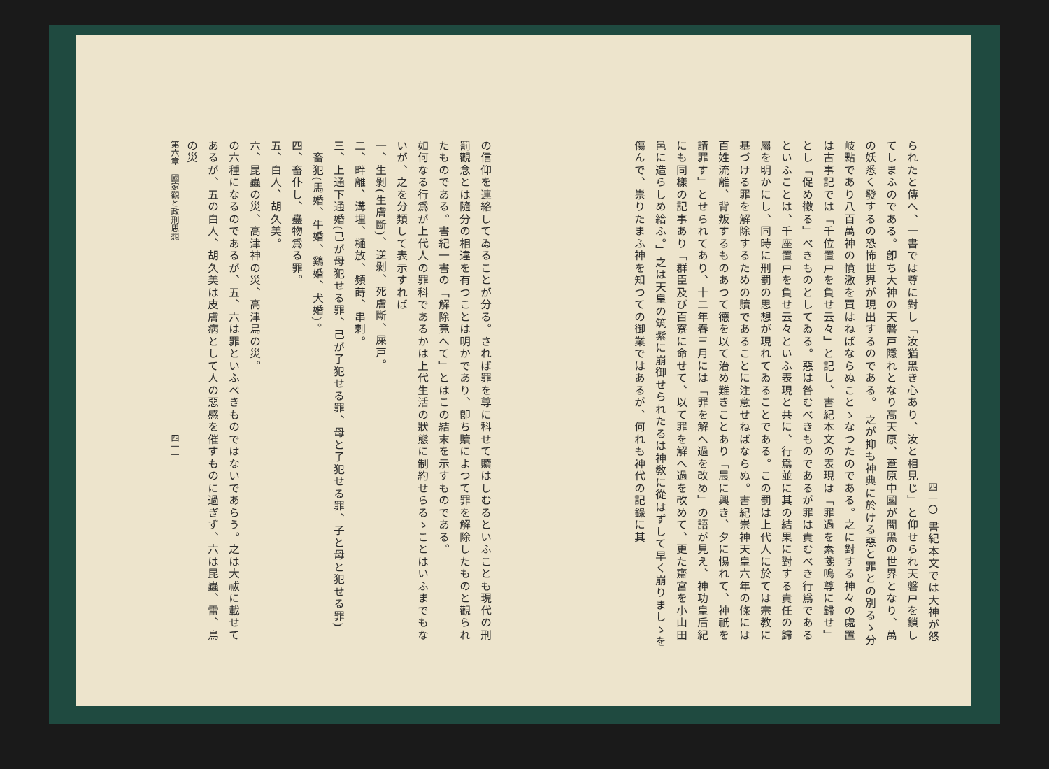四一〇 書紀本文では大神が怒られたと傳へ、一書では尊に對し「汝猶黑き心あり、汝と相見じ」と仰せられ天磐戸を鎖してしまふのである。卽ち大神の天磐戸隱れとなり高天原、葦原中國が闇黑の世界となり、萬の妖悉く發するの恐怖世界が現出するのである。 之が抑も神典に於ける惡と罪との別るゝ分岐點であり八百萬神の憤激を買はねばならぬことゝなつたのである。之に對する神々の處置は古事記では「千位置戸を負せ云々」と記し、書紀本文の表現は「罪過を素戔嗚尊に歸せ」とし「促め徵る」べきものとしてゐる。惡は咎むべきものであるが罪は責むべき行爲であるといふことは、千座置戸を負せ云々といふ表現と共に、行爲並に其の結果に對する責任の歸屬を明かにし、同時に刑罰の思想が現れてゐることである。この罰は上代人に於ては宗教に基づける罪を解除するための贖であることに注意せねばならぬ。書紀崇神天皇六年の條には百姓流離、背叛するものあつて德を以て治め難きことあり「晨に興き、夕に惕れて、神祇を請罪す」とせられてあり、十二年春三月には「罪を解へ過を改め」の語が見え、神功皇后紀にも同樣の記事あり「群臣及び百寮に命せて、以て罪を解へ過を改めて、更た齋宮を小山田邑に造らしめ給ふ。」之は天皇の筑紫に崩御せられたるは神敎に從はずして早く崩りましゝを傷んで、祟りたまふ神を知つての御業ではあるが、何れも神代の記錄に其
の信仰を連絡してゐることが分る。されば罪を尊に科せて贖はしむるといふことも現代の刑罰觀念とは隨分の相違を有つことは明かであり、卽ち贖によつて罪を解除したものと觀られたものである。書紀一書の「解除竟へて」とはこの結末を示すものである。
如何なる行爲が上代人の罪科であるかは上代生活の狀態に制約せらるゝことはいふまでもないが、之を分類して表示すれば
一、生剝(生膚斷)、逆剝、死膚斷、屎戸。
二、畔離、溝埋、樋放、頻蒔、串刺。
三、上通下通婚(己が母犯せる罪、己が子犯せる罪、母と子犯せる罪、子と母と犯せる罪)
　畜犯(馬婚、牛婚、鷄婚、犬婚)。
四、畜仆し、蠱物爲る罪。
五、白人、胡久美。
六、昆蟲の災、高津神の災、高津鳥の災。
の六種になるのであるが、五、六は罪といふべきものではないであらう。之は大祓に載せてあるが、五の白人、胡久美は皮膚病として人の惡感を催すものに過ぎず、六は昆蟲、雷、鳥の災
第六章　國家觀と政刑思想　　　　　　　　　　　　　　　　　　　　　　　四一一